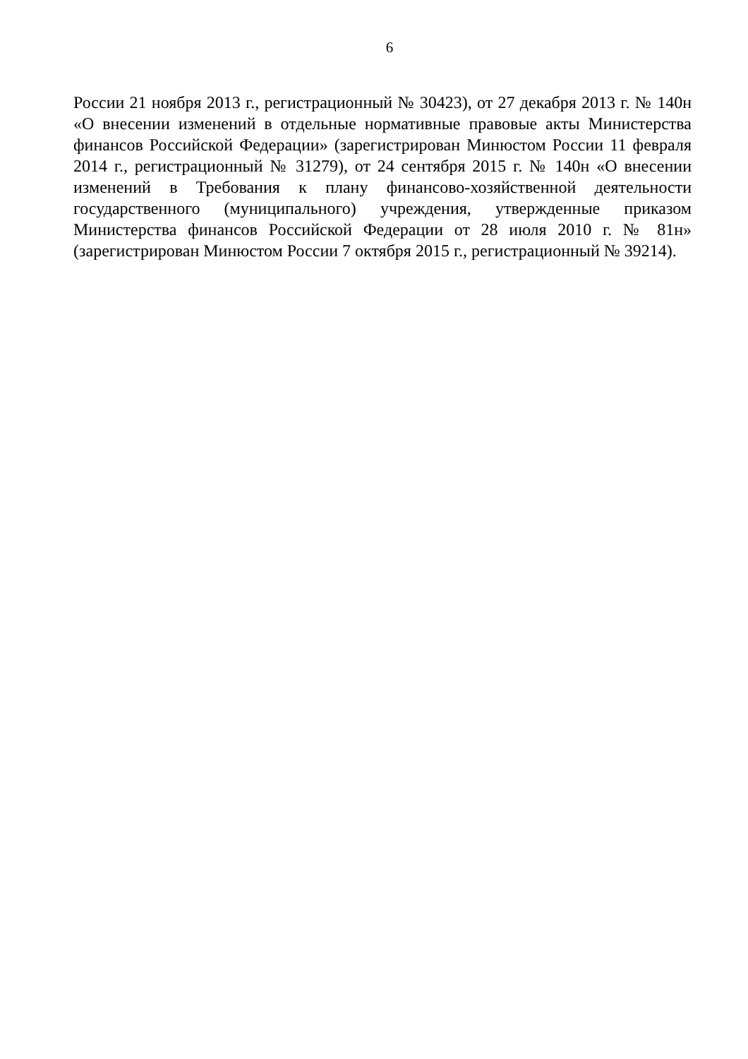6
России 21 ноября 2013 г., регистрационный № 30423), от 27 декабря 2013 г. № 140н «О внесении изменений в отдельные нормативные правовые акты Министерства финансов Российской Федерации» (зарегистрирован Минюстом России 11 февраля 2014 г., регистрационный № 31279), от 24 сентября 2015 г. № 140н «О внесении изменений в Требования к плану финансово-хозяйственной деятельности государственного (муниципального) учреждения, утвержденные приказом Министерства финансов Российской Федерации от 28 июля 2010 г. № 81н» (зарегистрирован Минюстом России 7 октября 2015 г., регистрационный № 39214).